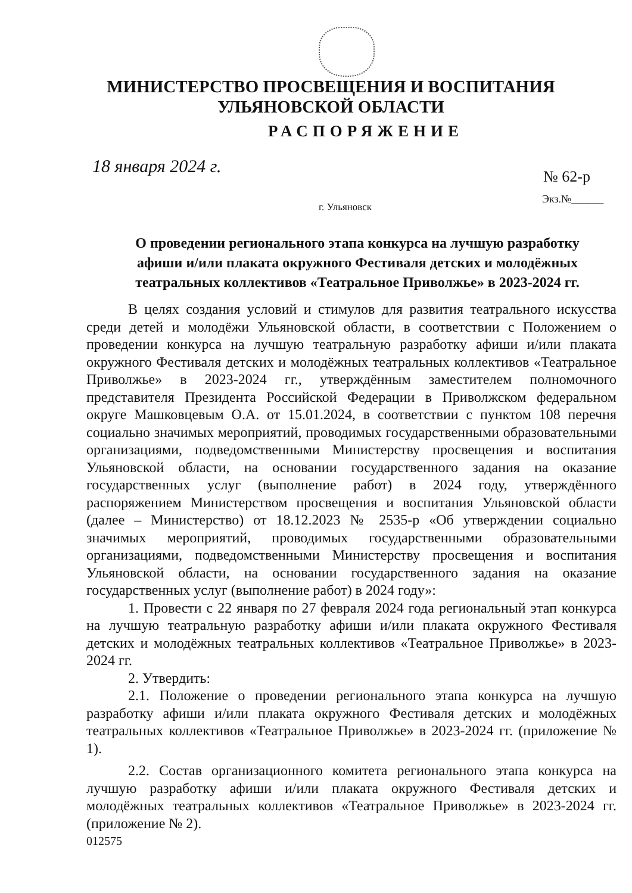МИНИСТЕРСТВО ПРОСВЕЩЕНИЯ И ВОСПИТАНИЯ
УЛЬЯНОВСКОЙ ОБЛАСТИ
РАСПОРЯЖЕНИЕ
18 января 2024 г. № 62-р
Экз.№______
г. Ульяновск
О проведении регионального этапа конкурса на лучшую разработку афиши и/или плаката окружного Фестиваля детских и молодёжных театральных коллективов «Театральное Приволжье» в 2023-2024 гг.
В целях создания условий и стимулов для развития театрального искусства среди детей и молодёжи Ульяновской области, в соответствии с Положением о проведении конкурса на лучшую театральную разработку афиши и/или плаката окружного Фестиваля детских и молодёжных театральных коллективов «Театральное Приволжье» в 2023-2024 гг., утверждённым заместителем полномочного представителя Президента Российской Федерации в Приволжском федеральном округе Машковцевым О.А. от 15.01.2024, в соответствии с пунктом 108 перечня социально значимых мероприятий, проводимых государственными образовательными организациями, подведомственными Министерству просвещения и воспитания Ульяновской области, на основании государственного задания на оказание государственных услуг (выполнение работ) в 2024 году, утверждённого распоряжением Министерством просвещения и воспитания Ульяновской области (далее – Министерство) от 18.12.2023 № 2535-р «Об утверждении социально значимых мероприятий, проводимых государственными образовательными организациями, подведомственными Министерству просвещения и воспитания Ульяновской области, на основании государственного задания на оказание государственных услуг (выполнение работ) в 2024 году»:
1. Провести с 22 января по 27 февраля 2024 года региональный этап конкурса на лучшую театральную разработку афиши и/или плаката окружного Фестиваля детских и молодёжных театральных коллективов «Театральное Приволжье» в 2023-2024 гг.
2. Утвердить:
2.1. Положение о проведении регионального этапа конкурса на лучшую разработку афиши и/или плаката окружного Фестиваля детских и молодёжных театральных коллективов «Театральное Приволжье» в 2023-2024 гг. (приложение № 1).
2.2. Состав организационного комитета регионального этапа конкурса на лучшую разработку афиши и/или плаката окружного Фестиваля детских и молодёжных театральных коллективов «Театральное Приволжье» в 2023-2024 гг. (приложение № 2).
012575